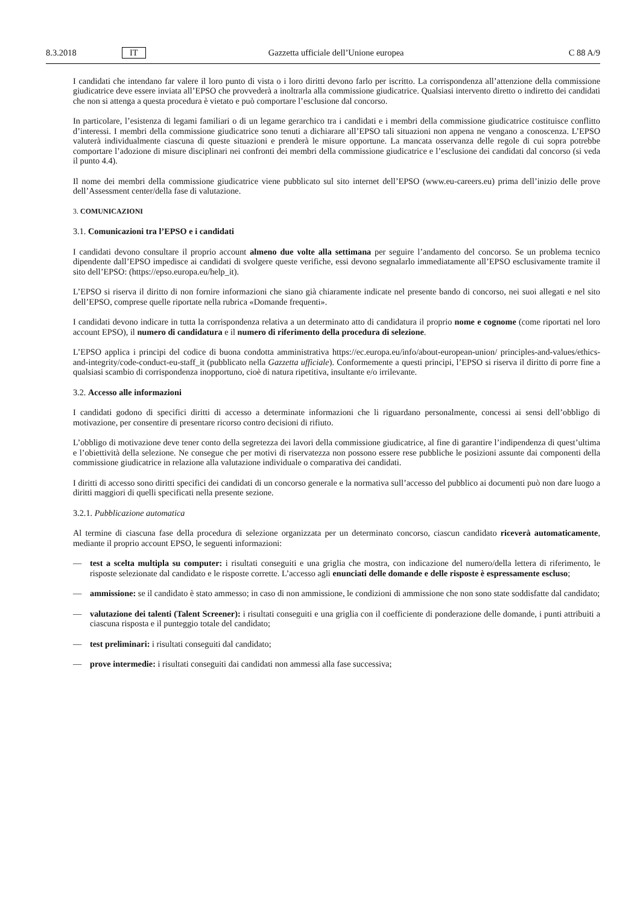8.3.2018 IT Gazzetta ufficiale dell’Unione europea C 88 A/9
I candidati che intendano far valere il loro punto di vista o i loro diritti devono farlo per iscritto. La corrispondenza all’attenzione della commissione giudicatrice deve essere inviata all’EPSO che provvederà a inoltrarla alla commissione giudicatrice. Qualsiasi intervento diretto o indiretto dei candidati che non si attenga a questa procedura è vietato e può comportare l’esclusione dal concorso.
In particolare, l’esistenza di legami familiari o di un legame gerarchico tra i candidati e i membri della commissione giudicatrice costituisce conflitto d’interessi. I membri della commissione giudicatrice sono tenuti a dichiarare all’EPSO tali situazioni non appena ne vengano a conoscenza. L’EPSO valuterà individualmente ciascuna di queste situazioni e prenderà le misure opportune. La mancata osservanza delle regole di cui sopra potrebbe comportare l’adozione di misure disciplinari nei confronti dei membri della commissione giudicatrice e l’esclusione dei candidati dal concorso (si veda il punto 4.4).
Il nome dei membri della commissione giudicatrice viene pubblicato sul sito internet dell’EPSO (www.eu-careers.eu) prima dell’inizio delle prove dell’Assessment center/della fase di valutazione.
3. COMUNICAZIONI
3.1. Comunicazioni tra l’EPSO e i candidati
I candidati devono consultare il proprio account almeno due volte alla settimana per seguire l’andamento del concorso. Se un problema tecnico dipendente dall’EPSO impedisce ai candidati di svolgere queste verifiche, essi devono segnalarlo immediatamente all’EPSO esclusivamente tramite il sito dell’EPSO: (https://epso.europa.eu/help_it).
L’EPSO si riserva il diritto di non fornire informazioni che siano già chiaramente indicate nel presente bando di concorso, nei suoi allegati e nel sito dell’EPSO, comprese quelle riportate nella rubrica «Domande frequenti».
I candidati devono indicare in tutta la corrispondenza relativa a un determinato atto di candidatura il proprio nome e cognome (come riportati nel loro account EPSO), il numero di candidatura e il numero di riferimento della procedura di selezione.
L’EPSO applica i principi del codice di buona condotta amministrativa https://ec.europa.eu/info/about-european-union/ principles-and-values/ethics-and-integrity/code-conduct-eu-staff_it (pubblicato nella Gazzetta ufficiale). Conformemente a questi principi, l’EPSO si riserva il diritto di porre fine a qualsiasi scambio di corrispondenza inopportuno, cioè di natura ripetitiva, insultante e/o irrilevante.
3.2. Accesso alle informazioni
I candidati godono di specifici diritti di accesso a determinate informazioni che li riguardano personalmente, concessi ai sensi dell’obbligo di motivazione, per consentire di presentare ricorso contro decisioni di rifiuto.
L’obbligo di motivazione deve tener conto della segretezza dei lavori della commissione giudicatrice, al fine di garantire l’indipendenza di quest’ultima e l’obiettività della selezione. Ne consegue che per motivi di riservatezza non possono essere rese pubbliche le posizioni assunte dai componenti della commissione giudicatrice in relazione alla valutazione individuale o comparativa dei candidati.
I diritti di accesso sono diritti specifici dei candidati di un concorso generale e la normativa sull’accesso del pubblico ai documenti può non dare luogo a diritti maggiori di quelli specificati nella presente sezione.
3.2.1. Pubblicazione automatica
Al termine di ciascuna fase della procedura di selezione organizzata per un determinato concorso, ciascun candidato riceverà automaticamente, mediante il proprio account EPSO, le seguenti informazioni:
— test a scelta multipla su computer: i risultati conseguiti e una griglia che mostra, con indicazione del numero/della lettera di riferimento, le risposte selezionate dal candidato e le risposte corrette. L’accesso agli enunciati delle domande e delle risposte è espressamente escluso;
— ammissione: se il candidato è stato ammesso; in caso di non ammissione, le condizioni di ammissione che non sono state soddisfatte dal candidato;
— valutazione dei talenti (Talent Screener): i risultati conseguiti e una griglia con il coefficiente di ponderazione delle domande, i punti attribuiti a ciascuna risposta e il punteggio totale del candidato;
— test preliminari: i risultati conseguiti dal candidato;
— prove intermedie: i risultati conseguiti dai candidati non ammessi alla fase successiva;